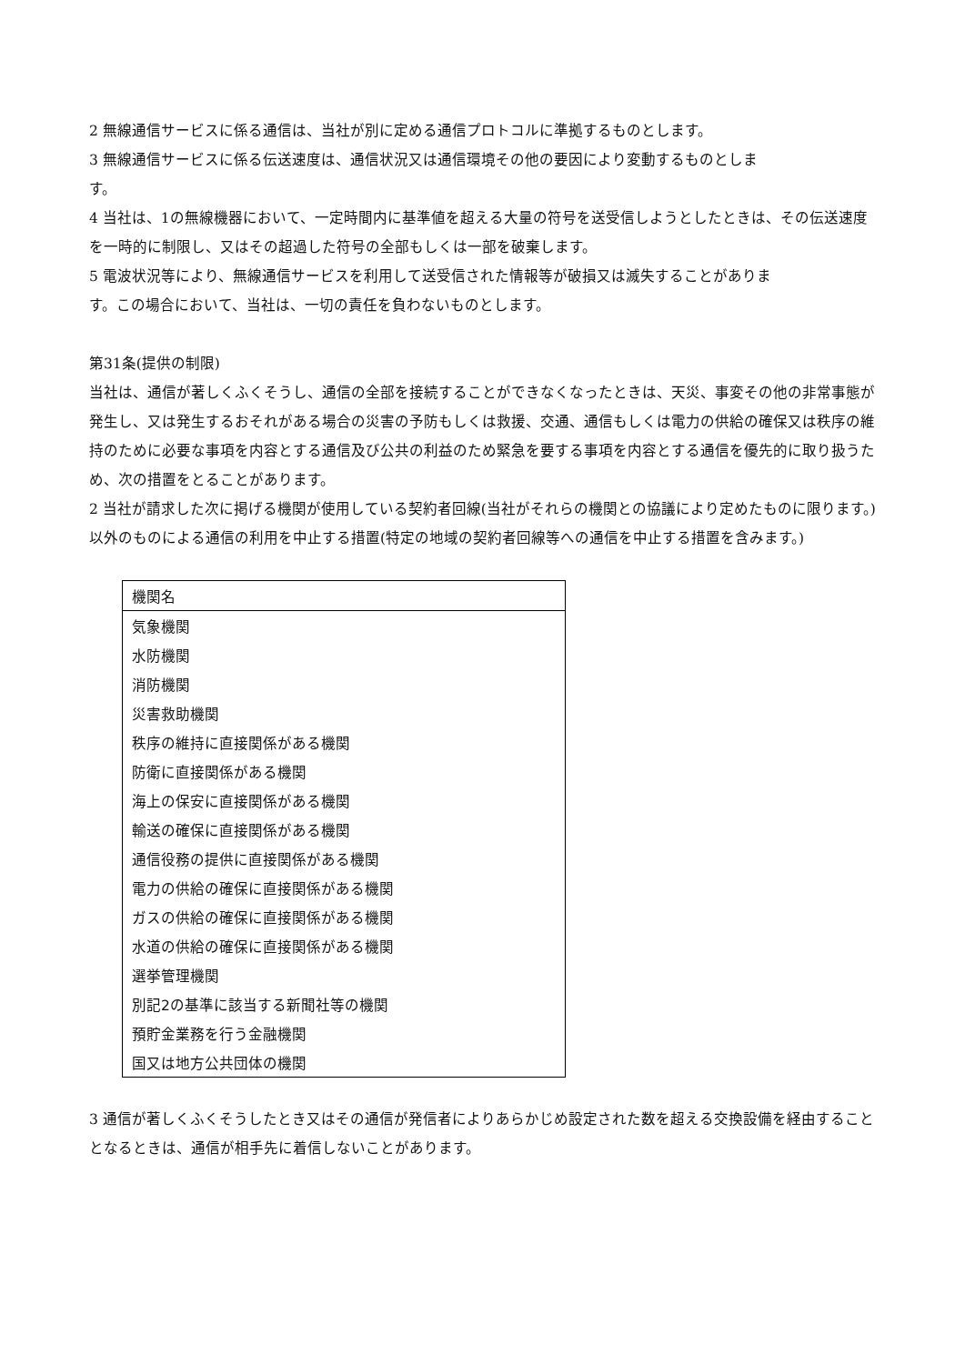2 無線通信サービスに係る通信は、当社が別に定める通信プロトコルに準拠するものとします。
3 無線通信サービスに係る伝送速度は、通信状況又は通信環境その他の要因により変動するものとしま
す。
4 当社は、1の無線機器において、一定時間内に基準値を超える大量の符号を送受信しようとしたときは、その伝送速度を一時的に制限し、又はその超過した符号の全部もしくは一部を破棄します。
5 電波状況等により、無線通信サービスを利用して送受信された情報等が破損又は滅失することがありま
す。この場合において、当社は、一切の責任を負わないものとします。
第31条(提供の制限)
当社は、通信が著しくふくそうし、通信の全部を接続することができなくなったときは、天災、事変その他の非常事態が発生し、又は発生するおそれがある場合の災害の予防もしくは救援、交通、通信もしくは電力の供給の確保又は秩序の維持のために必要な事項を内容とする通信及び公共の利益のため緊急を要する事項を内容とする通信を優先的に取り扱うため、次の措置をとることがあります。
2 当社が請求した次に掲げる機関が使用している契約者回線(当社がそれらの機関との協議により定めたものに限ります。) 以外のものによる通信の利用を中止する措置(特定の地域の契約者回線等への通信を中止する措置を含みます。)
| 機関名 |
| --- |
| 気象機関 |
| 水防機関 |
| 消防機関 |
| 災害救助機関 |
| 秩序の維持に直接関係がある機関 |
| 防衛に直接関係がある機関 |
| 海上の保安に直接関係がある機関 |
| 輸送の確保に直接関係がある機関 |
| 通信役務の提供に直接関係がある機関 |
| 電力の供給の確保に直接関係がある機関 |
| ガスの供給の確保に直接関係がある機関 |
| 水道の供給の確保に直接関係がある機関 |
| 選挙管理機関 |
| 別記2の基準に該当する新聞社等の機関 |
| 預貯金業務を行う金融機関 |
| 国又は地方公共団体の機関 |
3 通信が著しくふくそうしたとき又はその通信が発信者によりあらかじめ設定された数を超える交換設備を経由することとなるときは、通信が相手先に着信しないことがあります。